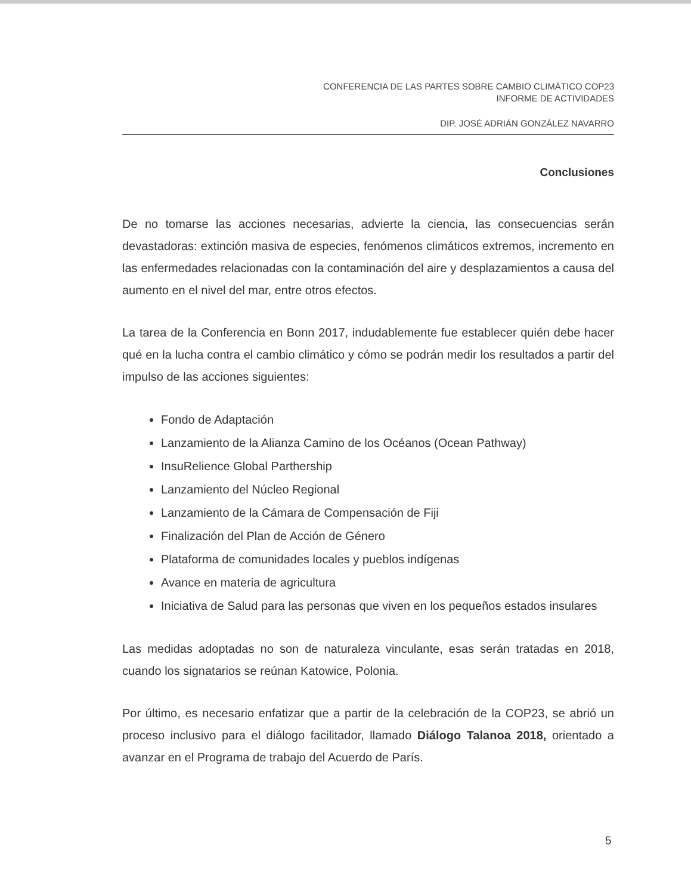CONFERENCIA DE LAS PARTES SOBRE CAMBIO CLIMÁTICO COP23
INFORME DE ACTIVIDADES
DIP. JOSÉ ADRIÁN GONZÁLEZ NAVARRO
Conclusiones
De no tomarse las acciones necesarias, advierte la ciencia, las consecuencias serán devastadoras: extinción masiva de especies, fenómenos climáticos extremos, incremento en las enfermedades relacionadas con la contaminación del aire y desplazamientos a causa del aumento en el nivel del mar, entre otros efectos.
La tarea de la Conferencia en Bonn 2017, indudablemente fue establecer quién debe hacer qué en la lucha contra el cambio climático y cómo se podrán medir los resultados a partir del impulso de las acciones siguientes:
Fondo de Adaptación
Lanzamiento de la Alianza Camino de los Océanos (Ocean Pathway)
InsuRelience Global Parthership
Lanzamiento del Núcleo Regional
Lanzamiento de la Cámara de Compensación de Fiji
Finalización del Plan de Acción de Género
Plataforma de comunidades locales y pueblos indígenas
Avance en materia de agricultura
Iniciativa de Salud para las personas que viven en los pequeños estados insulares
Las medidas adoptadas no son de naturaleza vinculante, esas serán tratadas en 2018, cuando los signatarios se reúnan Katowice, Polonia.
Por último, es necesario enfatizar que a partir de la celebración de la COP23, se abrió un proceso inclusivo para el diálogo facilitador, llamado Diálogo Talanoa 2018, orientado a avanzar en el Programa de trabajo del Acuerdo de París.
5